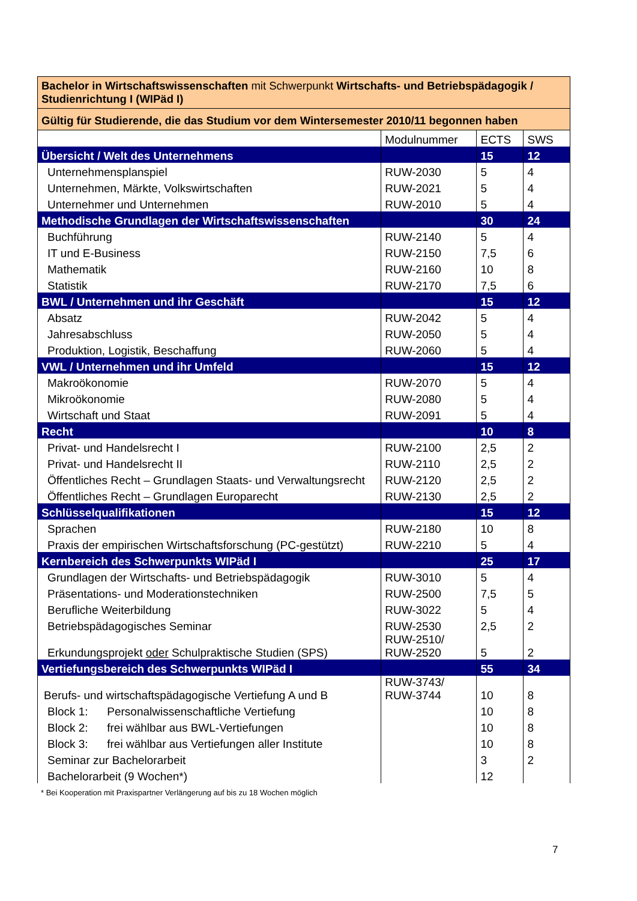| Bachelor in Wirtschaftswissenschaften mit Schwerpunkt Wirtschafts- und Betriebspädagogik / Studienrichtung I (WIPäd I) | | | |
| Gültig für Studierende, die das Studium vor dem Wintersemester 2010/11 begonnen haben | | | |
| | Modulnummer | ECTS | SWS |
| Übersicht / Welt des Unternehmens | | 15 | 12 |
| Unternehmensplanspiel | RUW-2030 | 5 | 4 |
| Unternehmen, Märkte, Volkswirtschaften | RUW-2021 | 5 | 4 |
| Unternehmer und Unternehmen | RUW-2010 | 5 | 4 |
| Methodische Grundlagen der Wirtschaftswissenschaften | | 30 | 24 |
| Buchführung | RUW-2140 | 5 | 4 |
| IT und E-Business | RUW-2150 | 7,5 | 6 |
| Mathematik | RUW-2160 | 10 | 8 |
| Statistik | RUW-2170 | 7,5 | 6 |
| BWL / Unternehmen und ihr Geschäft | | 15 | 12 |
| Absatz | RUW-2042 | 5 | 4 |
| Jahresabschluss | RUW-2050 | 5 | 4 |
| Produktion, Logistik, Beschaffung | RUW-2060 | 5 | 4 |
| VWL / Unternehmen und ihr Umfeld | | 15 | 12 |
| Makroökonomie | RUW-2070 | 5 | 4 |
| Mikroökonomie | RUW-2080 | 5 | 4 |
| Wirtschaft und Staat | RUW-2091 | 5 | 4 |
| Recht | | 10 | 8 |
| Privat- und Handelsrecht I | RUW-2100 | 2,5 | 2 |
| Privat- und Handelsrecht II | RUW-2110 | 2,5 | 2 |
| Öffentliches Recht – Grundlagen Staats- und Verwaltungsrecht | RUW-2120 | 2,5 | 2 |
| Öffentliches Recht – Grundlagen Europarecht | RUW-2130 | 2,5 | 2 |
| Schlüsselqualifikationen | | 15 | 12 |
| Sprachen | RUW-2180 | 10 | 8 |
| Praxis der empirischen Wirtschaftsforschung (PC-gestützt) | RUW-2210 | 5 | 4 |
| Kernbereich des Schwerpunkts WIPäd I | | 25 | 17 |
| Grundlagen der Wirtschafts- und Betriebspädagogik | RUW-3010 | 5 | 4 |
| Präsentations- und Moderationstechniken | RUW-2500 | 7,5 | 5 |
| Berufliche Weiterbildung | RUW-3022 | 5 | 4 |
| Betriebspädagogisches Seminar | RUW-2530 | 2,5 | 2 |
| Erkundungsprojekt oder Schulpraktische Studien (SPS) | RUW-2510/ RUW-2520 | 5 | 2 |
| Vertiefungsbereich des Schwerpunkts WIPäd I | | 55 | 34 |
| Berufs- und wirtschaftspädagogische Vertiefung A und B | RUW-3743/ RUW-3744 | 10 | 8 |
| Block 1: Personalwissenschaftliche Vertiefung | | 10 | 8 |
| Block 2: frei wählbar aus BWL-Vertiefungen | | 10 | 8 |
| Block 3: frei wählbar aus Vertiefungen aller Institute | | 10 | 8 |
| Seminar zur Bachelorarbeit | | 3 | 2 |
| Bachelorarbeit (9 Wochen*) | | 12 | |
* Bei Kooperation mit Praxispartner Verlängerung auf bis zu 18 Wochen möglich
7